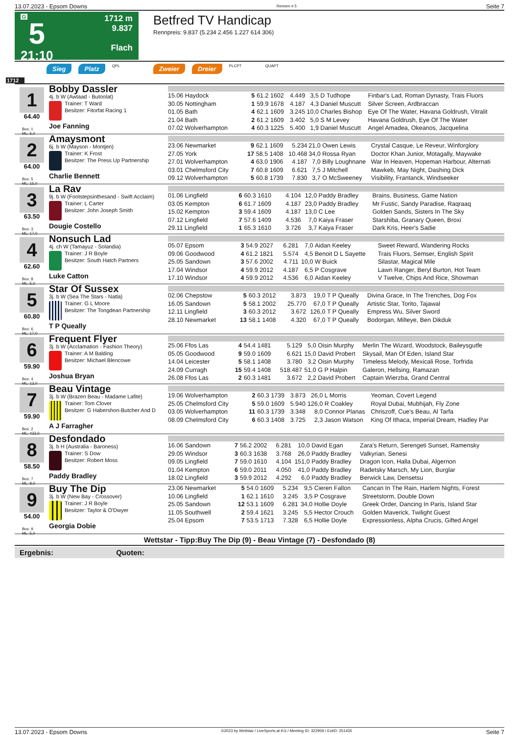13.07.2023 - Epsom Downs Rennen # 5 Seite 7
G
5
21:10
1712 m
9.837
Flach
Betfred TV Handicap
Rennpreis: 9.837 (5.234 2.456 1.227 614 306)
Sieg Platz QPL Zweier Dreier PLCPT QUAPT
1712
1
64.40
Box: 1
ML: 6,0
Bobby Dassler
4j. b W (Awtaad - Butoolat)
Trainer: T Ward
Besitzer: Fitorfat Racing 1
Joe Fanning
| 15.06 Haydock | 5 | 61.2 1602 | 4.449 | 3,5 | D Tudhope | Finbar's Lad, Roman Dynasty, Trais Fluors |
| 30.05 Nottingham | 1 | 59.9 1678 | 4.187 | 4,3 | Daniel Muscutt | Silver Screen, Ardbraccan |
| 01.05 Bath | 4 | 62.1 1609 | 3.245 | 10,0 | Charles Bishop | Eye Of The Water, Havana Goldrush, Vitralit |
| 21.04 Bath | 2 | 61.2 1609 | 3.402 | 5,0 | S M Levey | Havana Goldrush, Eye Of The Water |
| 07.02 Wolverhampton | 4 | 60.3 1225 | 5.400 | 1,9 | Daniel Muscutt | Angel Amadea, Okeanos, Jacquelina |
2
64.00
Box: 5
ML: 15,0
Amaysmont
6j. b W (Mayson - Montjen)
Trainer: K Frost
Besitzer: The Press Up Partnership
Charlie Bennett
| 23.06 Newmarket | 9 | 62.1 1609 | 5.234 | 21,0 | Owen Lewis | Crystal Casque, Le Reveur, Winforglory |
| 27.05 York | 17 | 58.5 1408 | 10.468 | 34,0 | Rossa Ryan | Doctor Khan Junior, Motagally, Maywake |
| 27.01 Wolverhampton | 4 | 63.0 1906 | 4.187 | 7,0 | Billy Loughnane | War In Heaven, Hopeman Harbour, Alternati |
| 03.01 Chelmsford City | 7 | 60.8 1609 | 6.621 | 7,5 | J Mitchell | Mawkeb, May Night, Dashing Dick |
| 09.12 Wolverhampton | 5 | 60.8 1739 | 7.830 | 3,7 | O McSweeney | Visibility, Frantanck, Windseeker |
3
63.50
Box: 3
ML: 17,0
La Rav
9j. b W (Footstepsinthesand - Swift Acclaim)
Trainer: L Carter
Besitzer: John Joseph Smith
Dougie Costello
| 01.06 Lingfield | 6 | 60.3 1610 | 4.104 | 12,0 | Paddy Bradley | Brains, Business, Game Nation |
| 03.05 Kempton | 6 | 61.7 1609 | 4.187 | 23,0 | Paddy Bradley | Mr Fustic, Sandy Paradise, Raqraaq |
| 15.02 Kempton | 3 | 59.4 1609 | 4.187 | 13,0 | C Lee | Golden Sands, Sisters In The Sky |
| 07.12 Lingfield | 7 | 57.6 1409 | 4.536 | 7,0 | Kaiya Fraser | Starshiba, Granary Queen, Broxi |
| 29.11 Lingfield | 1 | 65.3 1610 | 3.726 | 3,7 | Kaiya Fraser | Dark Kris, Heer's Sadie |
4
62.60
Box: 8
ML: 5,0
Nonsuch Lad
4j. ch W (Tamayuz - Solandia)
Trainer: J R Boyle
Besitzer: South Hatch Partners
Luke Catton
| 05.07 Epsom | 3 | 54.9 2027 | 6.281 | 7,0 | Aidan Keeley | Sweet Reward, Wandering Rocks |
| 09.06 Goodwood | 4 | 61.2 1821 | 5.574 | 4,5 | Benoit D L Sayette | Trais Fluors, Semser, English Spirit |
| 25.05 Sandown | 3 | 57.6 2002 | 4.711 | 10,0 | W Buick | Silastar, Magical Mile |
| 17.04 Windsor | 4 | 59.9 2012 | 4.187 | 6,5 | P Cosgrave | Lawn Ranger, Beryl Burton, Hot Team |
| 17.10 Windsor | 4 | 59.9 2012 | 4.536 | 6,0 | Aidan Keeley | V Twelve, Chips And Rice, Showman |
5
60.80
Box: 6
ML: 17,0
Star Of Sussex
3j. b W (Sea The Stars - Natla)
Trainer: G L Moore
Besitzer: The Tongdean Partnership
T P Queally
| 02.06 Chepstow | 5 | 60.3 2012 | 3.873 | 19,0 | T P Queally | Divina Grace, In The Trenches, Dog Fox |
| 16.05 Sandown | 5 | 58.1 2002 | 25.770 | 67,0 | T P Queally | Artistic Star, Torito, Tajawal |
| 12.11 Lingfield | 3 | 60.3 2012 | 3.672 | 126,0 | T P Queally | Empress Wu, Silver Sword |
| 28.10 Newmarket | 13 | 58.1 1408 | 4.320 | 67,0 | T P Queally | Bodorgan, Milteye, Ben Dikduk |
6
59.90
Box: 4
ML: 13,0
Frequent Flyer
3j. b W (Acclamation - Fashion Theory)
Trainer: A M Balding
Besitzer: Michael Blencowe
Joshua Bryan
| 25.06 Ffos Las | 4 | 54.4 1481 | 5.129 | 5,0 | Oisin Murphy | Merlin The Wizard, Woodstock, Baileysgutfe |
| 05.05 Goodwood | 9 | 59.0 1609 | 6.621 | 15,0 | David Probert | Skysail, Man Of Eden, Island Star |
| 14.04 Leicester | 5 | 58.1 1408 | 3.780 | 3,2 | Oisin Murphy | Timeless Melody, Mexicali Rose, Torfrida |
| 24.09 Curragh | 15 | 59.4 1408 | 518.487 | 51,0 | G P Halpin | Galeron, Hellsing, Ramazan |
| 26.08 Ffos Las | 2 | 60.3 1481 | 3.672 | 2,2 | David Probert | Captain Wierzba, Grand Central |
7
59.90
Box: 2
ML: 433,0
Beau Vintage
3j. b W (Brazen Beau - Madame Lafite)
Trainer: Tom Clover
Besitzer: G Habershon-Butcher And D
A J Farragher
| 19.06 Wolverhampton | 2 | 60.3 1739 | 3.873 | 26,0 | L Morris | Yeoman, Covert Legend |
| 25.05 Chelmsford City | 5 | 59.0 1609 | 5.940 | 126,0 | R Coakley | Royal Dubai, Mubhijah, Fly Zone |
| 03.05 Wolverhampton | 11 | 60.3 1739 | 3.348 | 8,0 | Connor Planas | Chriszoff, Cue's Beau, Al Tarfa |
| 08.09 Chelmsford City | 6 | 60.3 1408 | 3.725 | 2,3 | Jason Watson | King Of Ithaca, Imperial Dream, Hadley Par |
8
58.50
Box: 7
ML: 8,0
Desfondado
3j. b H (Australia - Baroness)
Trainer: S Dow
Besitzer: Robert Moss
Paddy Bradley
| 16.06 Sandown | 7 | 56.2 2002 | 6.281 | 10,0 | David Egan | Zara's Return, Serengeti Sunset, Ramensky |
| 29.05 Windsor | 3 | 60.3 1638 | 3.768 | 26,0 | Paddy Bradley | Valkyrian, Senesi |
| 09.05 Lingfield | 7 | 59.0 1610 | 4.104 | 151,0 | Paddy Bradley | Dragon Icon, Halla Dubai, Algernon |
| 01.04 Kempton | 6 | 59.0 2011 | 4.050 | 41,0 | Paddy Bradley | Radetsky Marsch, My Lion, Burglar |
| 18.02 Lingfield | 3 | 59.9 2012 | 4.292 | 6,0 | Paddy Bradley | Berwick Law, Densetsu |
9
54.00
Box: 9
ML: 5,0
Buy The Dip
3j. b W (New Bay - Crossover)
Trainer: J R Boyle
Besitzer: Taylor & O'Dwyer
Georgia Dobie
| 23.06 Newmarket | 5 | 54.0 1609 | 5.234 | 9,5 | Cieren Fallon | Cancan In The Rain, Harlem Nights, Forest |
| 10.06 Lingfield | 1 | 62.1 1610 | 3.245 | 3,5 | P Cosgrave | Streetstorm, Double Down |
| 25.05 Sandown | 12 | 53.1 1609 | 6.281 | 34,0 | Hollie Doyle | Greek Order, Dancing In Paris, Island Star |
| 11.05 Southwell | 2 | 59.4 1621 | 3.245 | 5,5 | Hector Crouch | Golden Maverick, Twilight Guest |
| 25.04 Epsom | 7 | 53.5 1713 | 7.328 | 6,5 | Hollie Doyle | Expressionless, Alpha Crucis, Gifted Angel |
Wettstar - Tipp:Buy The Dip (9) - Beau Vintage (7) - Desfondado (8)
Ergebnis: Quoten:
13.07.2023 - Epsom Downs ©2023 by Wettstar / LiveSports.at KG / Meeting ID: 322959 / ExtID: 251435 Seite 7